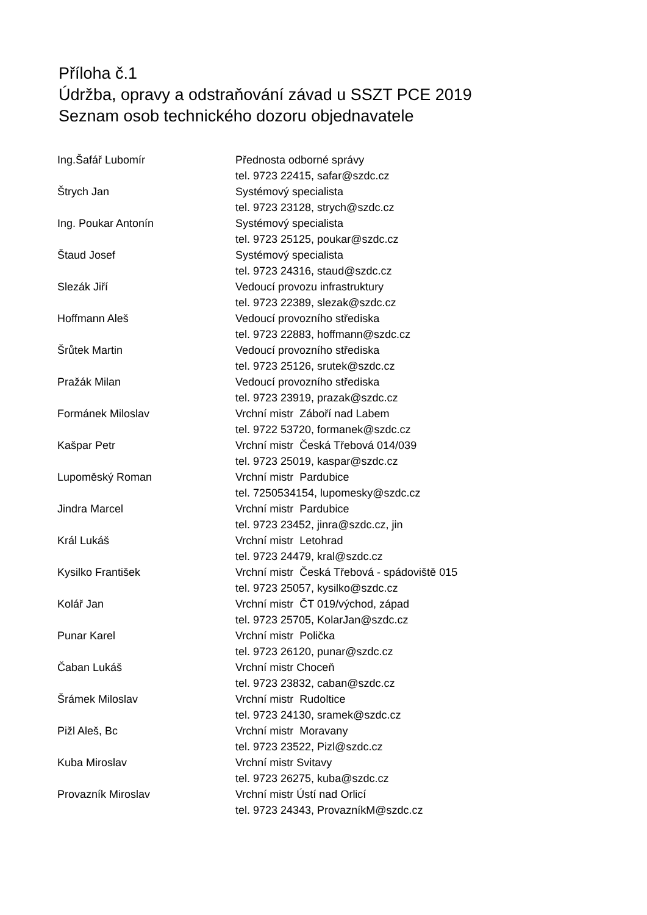Příloha č.1
Údržba, opravy a odstraňování závad u SSZT PCE 2019
Seznam osob technického dozoru objednavatele
| Ing.Šafář Lubomír | Přednosta odborné správy |
| | tel. 9723 22415, safar@szdc.cz |
| Štrych Jan | Systémový specialista |
| | tel. 9723 23128, strych@szdc.cz |
| Ing. Poukar Antonín | Systémový specialista |
| | tel. 9723 25125, poukar@szdc.cz |
| Štaud Josef | Systémový specialista |
| | tel. 9723 24316, staud@szdc.cz |
| Slezák Jiří | Vedoucí provozu infrastruktury |
| | tel. 9723 22389, slezak@szdc.cz |
| Hoffmann Aleš | Vedoucí provozního střediska |
| | tel. 9723 22883, hoffmann@szdc.cz |
| Šrůtek Martin | Vedoucí provozního střediska |
| | tel. 9723 25126, srutek@szdc.cz |
| Pražák Milan | Vedoucí provozního střediska |
| | tel. 9723 23919, prazak@szdc.cz |
| Formánek Miloslav | Vrchní mistr Záboří nad Labem |
| | tel. 9722 53720, formanek@szdc.cz |
| Kašpar Petr | Vrchní mistr Česká Třebová 014/039 |
| | tel. 9723 25019, kaspar@szdc.cz |
| Lupoměský Roman | Vrchní mistr Pardubice |
| | tel. 7250534154, lupomesky@szdc.cz |
| Jindra Marcel | Vrchní mistr Pardubice |
| | tel. 9723 23452, jinra@szdc.cz, jin |
| Král Lukáš | Vrchní mistr Letohrad |
| | tel. 9723 24479, kral@szdc.cz |
| Kysilko František | Vrchní mistr Česká Třebová - spádoviště 015 |
| | tel. 9723 25057, kysilko@szdc.cz |
| Kolář Jan | Vrchní mistr ČT 019/východ, západ |
| | tel. 9723 25705, KolarJan@szdc.cz |
| Punar Karel | Vrchní mistr Polička |
| | tel. 9723 26120, punar@szdc.cz |
| Čaban Lukáš | Vrchní mistr Choceň |
| | tel. 9723 23832, caban@szdc.cz |
| Šrámek Miloslav | Vrchní mistr Rudoltice |
| | tel. 9723 24130, sramek@szdc.cz |
| Pižl Aleš, Bc | Vrchní mistr Moravany |
| | tel. 9723 23522, Pizl@szdc.cz |
| Kuba Miroslav | Vrchní mistr Svitavy |
| | tel. 9723 26275, kuba@szdc.cz |
| Provazník Miroslav | Vrchní mistr Ústí nad Orlicí |
| | tel. 9723 24343, ProvazníkM@szdc.cz |